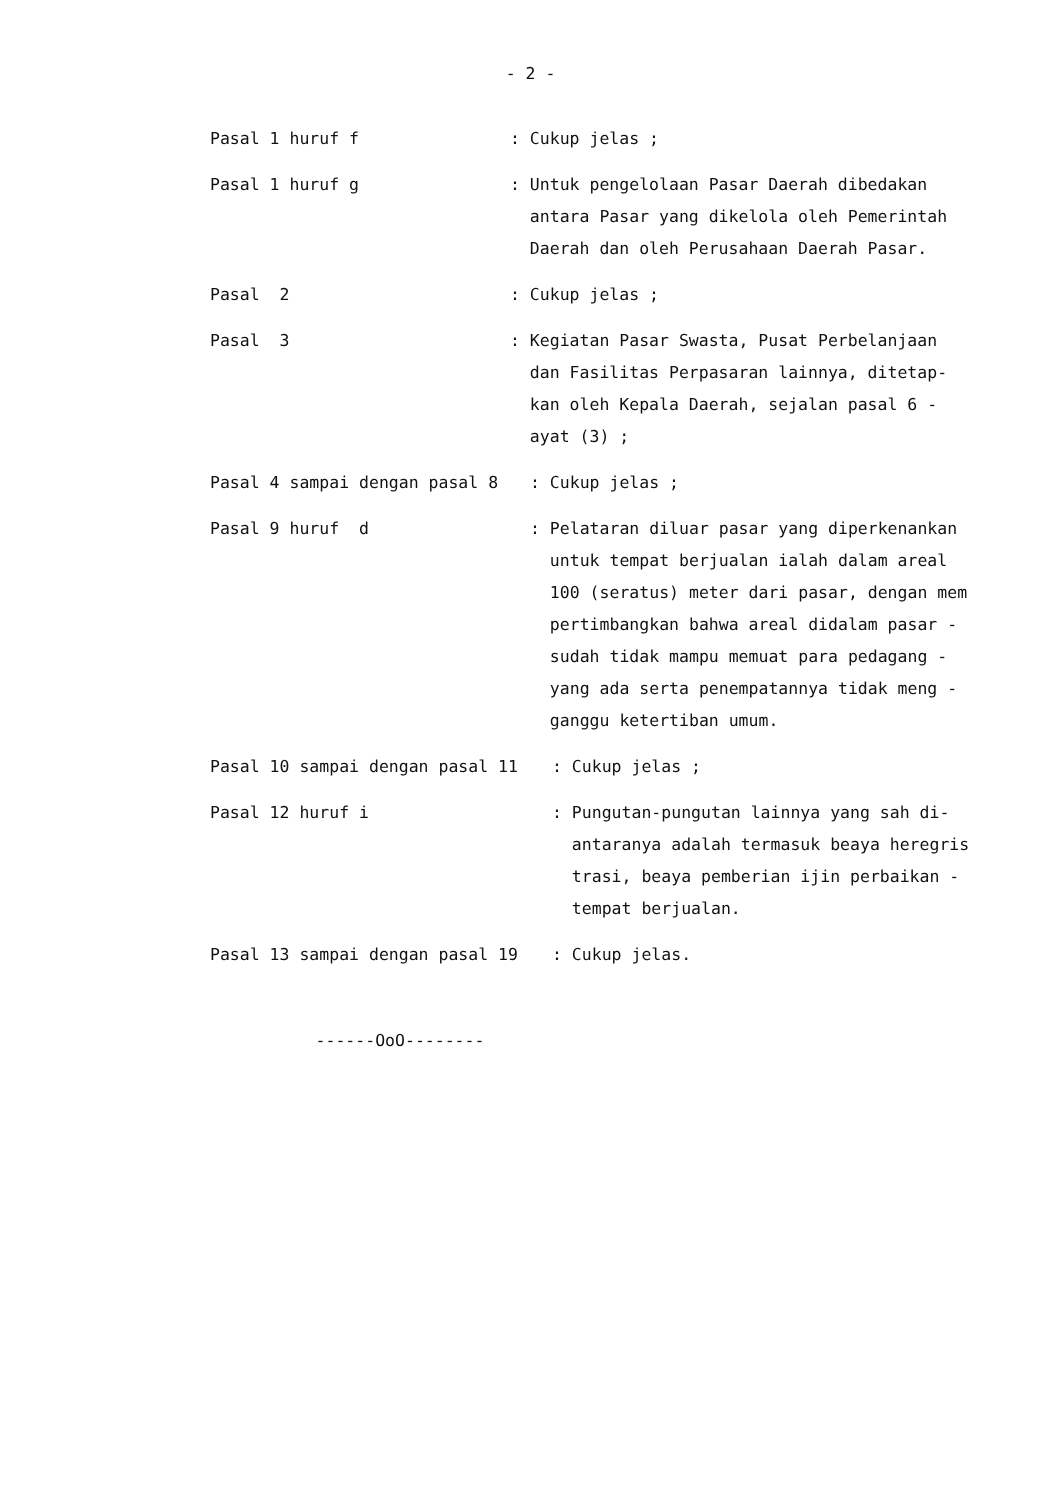- 2 -
Pasal 1 huruf f
: Cukup jelas ;
Pasal 1 huruf g
: Untuk pengelolaan Pasar Daerah dibedakan
antara Pasar yang dikelola oleh Pemerintah
Daerah dan oleh Perusahaan Daerah Pasar.
Pasal 2
: Cukup jelas ;
Pasal 3
: Kegiatan Pasar Swasta, Pusat Perbelanjaan
dan Fasilitas Perpasaran lainnya, ditetap-
kan oleh Kepala Daerah, sejalan pasal 6 -
ayat (3) ;
Pasal 4 sampai dengan pasal 8
: Cukup jelas ;
Pasal 9 huruf d
: Pelataran diluar pasar yang diperkenankan
untuk tempat berjualan ialah dalam areal
100 (seratus) meter dari pasar, dengan mem
pertimbangkan bahwa areal didalam pasar -
sudah tidak mampu memuat para pedagang -
yang ada serta penempatannya tidak meng -
ganggu ketertiban umum.
Pasal 10 sampai dengan pasal 11
: Cukup jelas ;
Pasal 12 huruf i
: Pungutan-pungutan lainnya yang sah di-
antaranya adalah termasuk beaya heregris
trasi, beaya pemberian ijin perbaikan -
tempat berjualan.
Pasal 13 sampai dengan pasal 19
: Cukup jelas.
------OoO--------